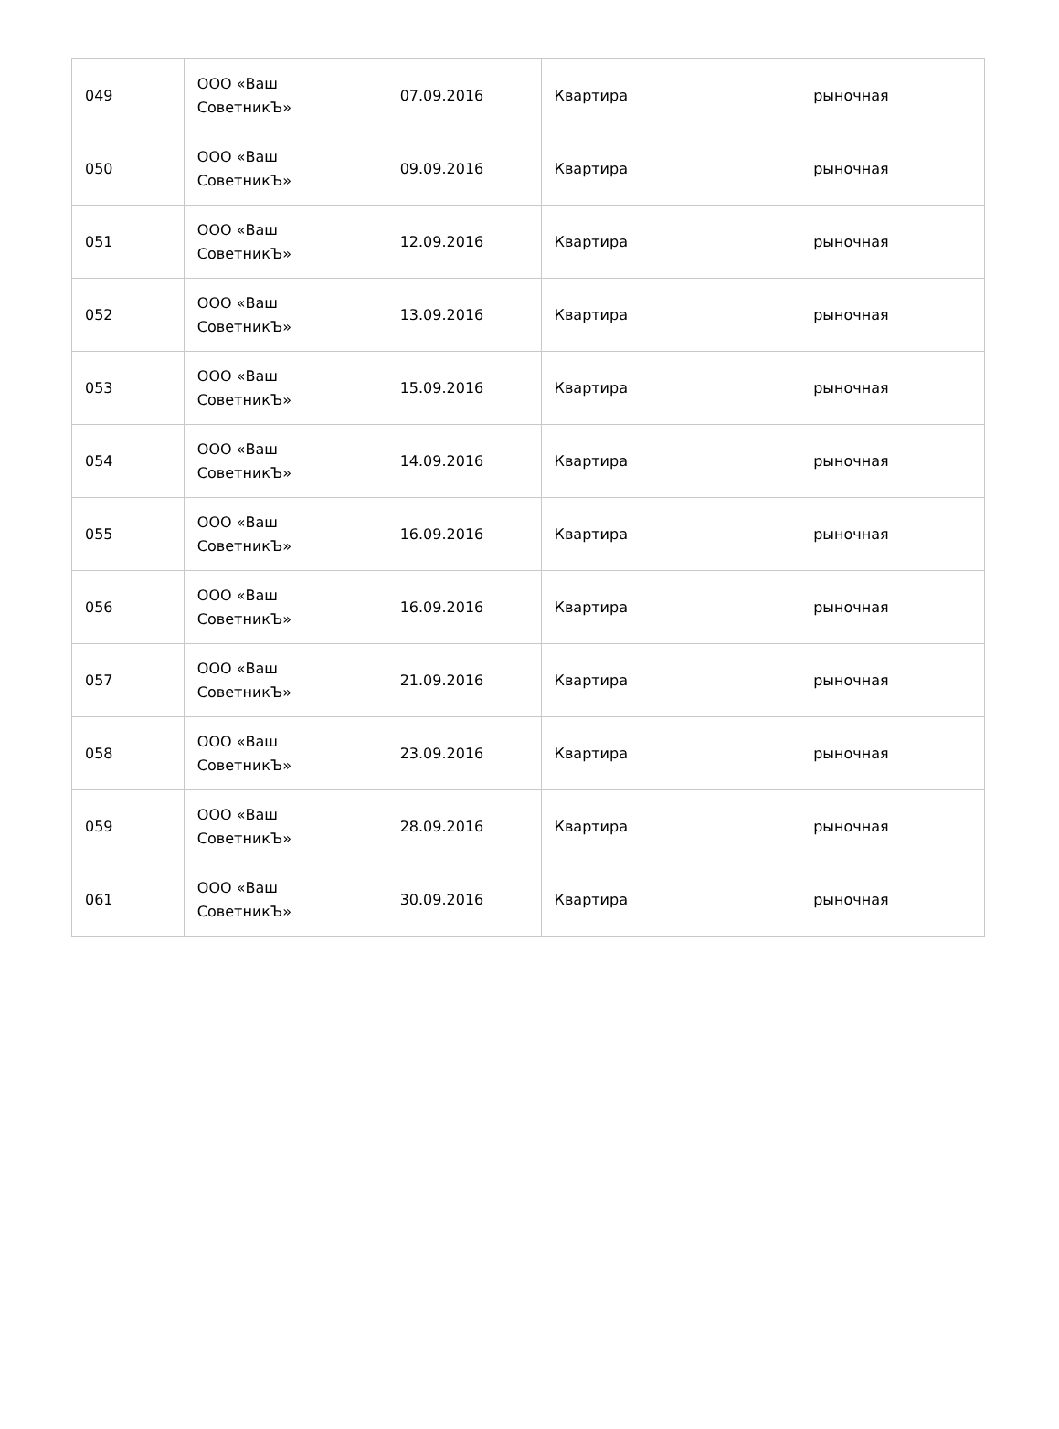| 049 | ООО «Ваш СоветникЪ» | 07.09.2016 | Квартира | рыночная |
| 050 | ООО «Ваш СоветникЪ» | 09.09.2016 | Квартира | рыночная |
| 051 | ООО «Ваш СоветникЪ» | 12.09.2016 | Квартира | рыночная |
| 052 | ООО «Ваш СоветникЪ» | 13.09.2016 | Квартира | рыночная |
| 053 | ООО «Ваш СоветникЪ» | 15.09.2016 | Квартира | рыночная |
| 054 | ООО «Ваш СоветникЪ» | 14.09.2016 | Квартира | рыночная |
| 055 | ООО «Ваш СоветникЪ» | 16.09.2016 | Квартира | рыночная |
| 056 | ООО «Ваш СоветникЪ» | 16.09.2016 | Квартира | рыночная |
| 057 | ООО «Ваш СоветникЪ» | 21.09.2016 | Квартира | рыночная |
| 058 | ООО «Ваш СоветникЪ» | 23.09.2016 | Квартира | рыночная |
| 059 | ООО «Ваш СоветникЪ» | 28.09.2016 | Квартира | рыночная |
| 061 | ООО «Ваш СоветникЪ» | 30.09.2016 | Квартира | рыночная |